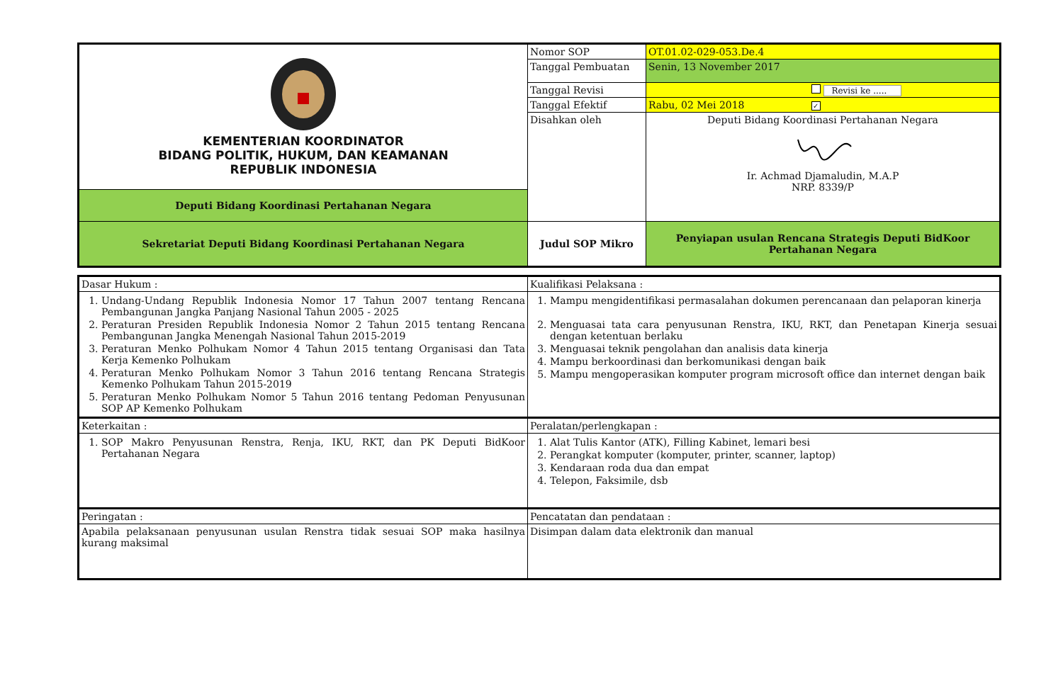| KEMENTERIAN KOORDINATOR BIDANG POLITIK, HUKUM, DAN KEAMANAN REPUBLIK INDONESIA | Nomor SOP | OT.01.02-029-053.De.4 |
| | Tanggal Pembuatan | Senin, 13 November 2017 |
| | Tanggal Revisi | Revisi ke ..... |
| | Tanggal Efektif | Rabu, 02 Mei 2018 ✓ |
| | Disahkan oleh | Deputi Bidang Koordinasi Pertahanan Negara Ir. Achmad Djamaludin, M.A.P NRP. 8339/P |
| Deputi Bidang Koordinasi Pertahanan Negara | | |
| Sekretariat Deputi Bidang Koordinasi Pertahanan Negara | Judul SOP Mikro | Penyiapan usulan Rencana Strategis Deputi BidKoor Pertahanan Negara |
| Dasar Hukum : | Kualifikasi Pelaksana : |
| 1. Undang-Undang Republik Indonesia Nomor 17 Tahun 2007 tentang Rencana Pembangunan Jangka Panjang Nasional Tahun 2005 - 2025 2. Peraturan Presiden Republik Indonesia Nomor 2 Tahun 2015 tentang Rencana Pembangunan Jangka Menengah Nasional Tahun 2015-2019 3. Peraturan Menko Polhukam Nomor 4 Tahun 2015 tentang Organisasi dan Tata Kerja Kemenko Polhukam 4. Peraturan Menko Polhukam Nomor 3 Tahun 2016 tentang Rencana Strategis Kemenko Polhukam Tahun 2015-2019 5. Peraturan Menko Polhukam Nomor 5 Tahun 2016 tentang Pedoman Penyusunan SOP AP Kemenko Polhukam | 1. Mampu mengidentifikasi permasalahan dokumen perencanaan dan pelaporan kinerja 2. Menguasai tata cara penyusunan Renstra, IKU, RKT, dan Penetapan Kinerja sesuai dengan ketentuan berlaku 3. Menguasai teknik pengolahan dan analisis data kinerja 4. Mampu berkoordinasi dan berkomunikasi dengan baik 5. Mampu mengoperasikan komputer program microsoft office dan internet dengan baik |
| Keterkaitan : | Peralatan/perlengkapan : |
| 1. SOP Makro Penyusunan Renstra, Renja, IKU, RKT, dan PK Deputi BidKoor Pertahanan Negara | 1. Alat Tulis Kantor (ATK), Filling Kabinet, lemari besi 2. Perangkat komputer (komputer, printer, scanner, laptop) 3. Kendaraan roda dua dan empat 4. Telepon, Faksimile, dsb |
| Peringatan : | Pencatatan dan pendataan : |
| Apabila pelaksanaan penyusunan usulan Renstra tidak sesuai SOP maka hasilnya kurang maksimal | Disimpan dalam data elektronik dan manual |